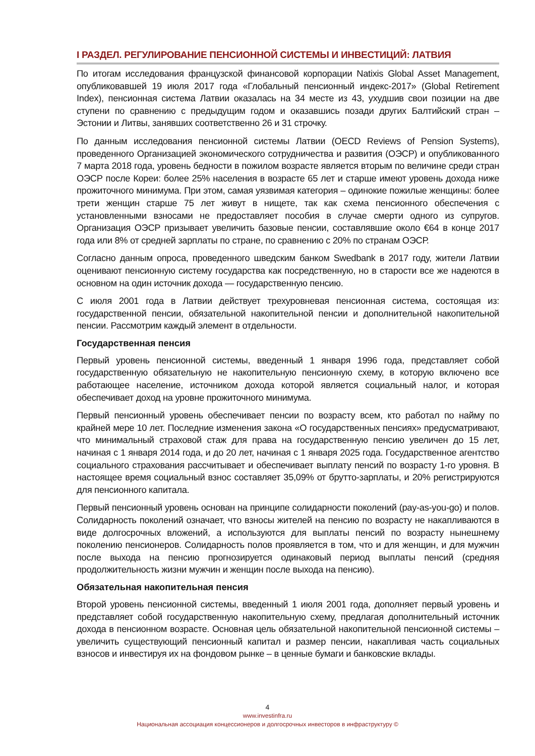I РАЗДЕЛ. РЕГУЛИРОВАНИЕ ПЕНСИОННОЙ СИСТЕМЫ И ИНВЕСТИЦИЙ: ЛАТВИЯ
По итогам исследования французской финансовой корпорации Natixis Global Asset Management, опубликовавшей 19 июля 2017 года «Глобальный пенсионный индекс-2017» (Global Retirement Index), пенсионная система Латвии оказалась на 34 месте из 43, ухудшив свои позиции на две ступени по сравнению с предыдущим годом и оказавшись позади других Балтийский стран – Эстонии и Литвы, занявших соответственно 26 и 31 строчку.
По данным исследования пенсионной системы Латвии (OECD Reviews of Pension Systems), проведенного Организацией экономического сотрудничества и развития (ОЭСР) и опубликованного 7 марта 2018 года, уровень бедности в пожилом возрасте является вторым по величине среди стран ОЭСР после Кореи: более 25% населения в возрасте 65 лет и старше имеют уровень дохода ниже прожиточного минимума. При этом, самая уязвимая категория – одинокие пожилые женщины: более трети женщин старше 75 лет живут в нищете, так как схема пенсионного обеспечения с установленными взносами не предоставляет пособия в случае смерти одного из супругов. Организация ОЭСР призывает увеличить базовые пенсии, составлявшие около €64 в конце 2017 года или 8% от средней зарплаты по стране, по сравнению с 20% по странам ОЭСР.
Согласно данным опроса, проведенного шведским банком Swedbank в 2017 году, жители Латвии оценивают пенсионную систему государства как посредственную, но в старости все же надеются в основном на один источник дохода — государственную пенсию.
С июля 2001 года в Латвии действует трехуровневая пенсионная система, состоящая из: государственной пенсии, обязательной накопительной пенсии и дополнительной накопительной пенсии. Рассмотрим каждый элемент в отдельности.
Государственная пенсия
Первый уровень пенсионной системы, введенный 1 января 1996 года, представляет собой государственную обязательную не накопительную пенсионную схему, в которую включено все работающее население, источником дохода которой является социальный налог, и которая обеспечивает доход на уровне прожиточного минимума.
Первый пенсионный уровень обеспечивает пенсии по возрасту всем, кто работал по найму по крайней мере 10 лет. Последние изменения закона «О государственных пенсиях» предусматривают, что минимальный страховой стаж для права на государственную пенсию увеличен до 15 лет, начиная с 1 января 2014 года, и до 20 лет, начиная с 1 января 2025 года. Государственное агентство социального страхования рассчитывает и обеспечивает выплату пенсий по возрасту 1-го уровня. В настоящее время социальный взнос составляет 35,09% от брутто-зарплаты, и 20% регистрируются для пенсионного капитала.
Первый пенсионный уровень основан на принципе солидарности поколений (pay-as-you-go) и полов. Солидарность поколений означает, что взносы жителей на пенсию по возрасту не накапливаются в виде долгосрочных вложений, а используются для выплаты пенсий по возрасту нынешнему поколению пенсионеров. Солидарность полов проявляется в том, что и для женщин, и для мужчин после выхода на пенсию прогнозируется одинаковый период выплаты пенсий (средняя продолжительность жизни мужчин и женщин после выхода на пенсию).
Обязательная накопительная пенсия
Второй уровень пенсионной системы, введенный 1 июля 2001 года, дополняет первый уровень и представляет собой государственную накопительную схему, предлагая дополнительный источник дохода в пенсионном возрасте. Основная цель обязательной накопительной пенсионной системы – увеличить существующий пенсионный капитал и размер пенсии, накапливая часть социальных взносов и инвестируя их на фондовом рынке – в ценные бумаги и банковские вклады.
4
www.investinfra.ru
Национальная ассоциация концессионеров и долгосрочных инвесторов в инфраструктуру ©